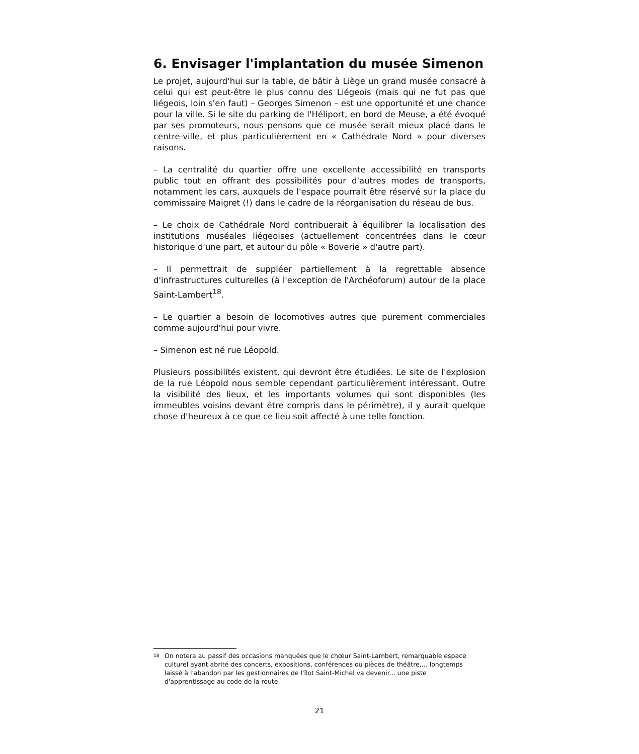6. Envisager l'implantation du musée Simenon
Le projet, aujourd'hui sur la table, de bâtir à Liège un grand musée consacré à celui qui est peut-être le plus connu des Liégeois (mais qui ne fut pas que liégeois, loin s'en faut) – Georges Simenon – est une opportunité et une chance pour la ville. Si le site du parking de l'Héliport, en bord de Meuse, a été évoqué par ses promoteurs, nous pensons que ce musée serait mieux placé dans le centre-ville, et plus particulièrement en « Cathédrale Nord » pour diverses raisons.
– La centralité du quartier offre une excellente accessibilité en transports public tout en offrant des possibilités pour d'autres modes de transports, notamment les cars, auxquels de l'espace pourrait être réservé sur la place du commissaire Maigret (!) dans le cadre de la réorganisation du réseau de bus.
– Le choix de Cathédrale Nord contribuerait à équilibrer la localisation des institutions muséales liégeoises (actuellement concentrées dans le cœur historique d'une part, et autour du pôle « Boverie » d'autre part).
– Il permettrait de suppléer partiellement à la regrettable absence d'infrastructures culturelles (à l'exception de l'Archéoforum) autour de la place Saint-Lambert<sup>18</sup>.
– Le quartier a besoin de locomotives autres que purement commerciales comme aujourd'hui pour vivre.
– Simenon est né rue Léopold.
Plusieurs possibilités existent, qui devront être étudiées. Le site de l'explosion de la rue Léopold nous semble cependant particulièrement intéressant. Outre la visibilité des lieux, et les importants volumes qui sont disponibles (les immeubles voisins devant être compris dans le périmètre), il y aurait quelque chose d'heureux à ce que ce lieu soit affecté à une telle fonction.
18 On notera au passif des occasions manquées que le chœur Saint-Lambert, remarquable espace culturel ayant abrité des concerts, expositions, conférences ou pièces de théâtre,... longtemps laissé à l'abandon par les gestionnaires de l'îlot Saint-Michel va devenir... une piste d'apprentissage au code de la route.
21